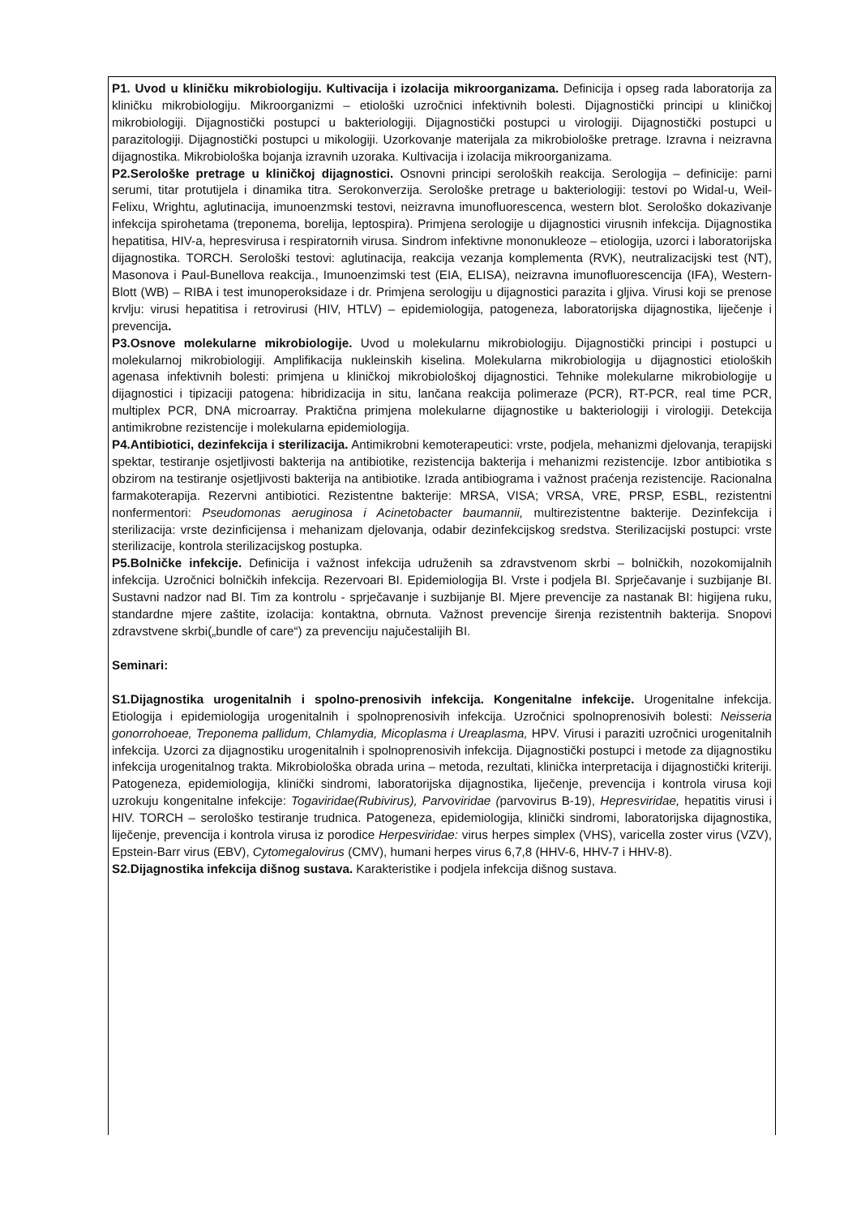P1. Uvod u kliničku mikrobiologiju. Kultivacija i izolacija mikroorganizama. Definicija i opseg rada laboratorija za kliničku mikrobiologiju. Mikroorganizmi – etiološki uzročnici infektivnih bolesti. Dijagnostički principi u kliničkoj mikrobiologiji. Dijagnostički postupci u bakteriologiji. Dijagnostički postupci u virologiji. Dijagnostički postupci u parazitologiji. Dijagnostički postupci u mikologiji. Uzorkovanje materijala za mikrobiološke pretrage. Izravna i neizravna dijagnostika. Mikrobiološka bojanja izravnih uzoraka. Kultivacija i izolacija mikroorganizama.
P2.Serološke pretrage u kliničkoj dijagnostici. Osnovni principi seroloških reakcija. Serologija – definicije: parni serumi, titar protutijela i dinamika titra. Serokonverzija. Serološke pretrage u bakteriologiji: testovi po Widal-u, Weil-Felixu, Wrightu, aglutinacija, imunoenzmski testovi, neizravna imunofluorescenca, western blot. Serološko dokazivanje infekcija spirohetama (treponema, borelija, leptospira). Primjena serologije u dijagnostici virusnih infekcija. Dijagnostika hepatitisa, HIV-a, hepresvirusa i respiratornih virusa. Sindrom infektivne mononukleoze – etiologija, uzorci i laboratorijska dijagnostika. TORCH. Serološki testovi: aglutinacija, reakcija vezanja komplementa (RVK), neutralizacijski test (NT), Masonova i Paul-Bunellova reakcija., Imunoenzimski test (EIA, ELISA), neizravna imunofluorescencija (IFA), Western-Blott (WB) – RIBA i test imunoperoksidaze i dr. Primjena serologiju u dijagnostici parazita i gljiva. Virusi koji se prenose krvlju: virusi hepatitisa i retrovirusi (HIV, HTLV) – epidemiologija, patogeneza, laboratorijska dijagnostika, liječenje i prevencija.
P3.Osnove molekularne mikrobiologije. Uvod u molekularnu mikrobiologiju. Dijagnostički principi i postupci u molekularnoj mikrobiologiji. Amplifikacija nukleinskih kiselina. Molekularna mikrobiologija u dijagnostici etioloških agenasa infektivnih bolesti: primjena u kliničkoj mikrobiološkoj dijagnostici. Tehnike molekularne mikrobiologije u dijagnostici i tipizaciji patogena: hibridizacija in situ, lančana reakcija polimeraze (PCR), RT-PCR, real time PCR, multiplex PCR, DNA microarray. Praktična primjena molekularne dijagnostike u bakteriologiji i virologiji. Detekcija antimikrobne rezistencije i molekularna epidemiologija.
P4.Antibiotici, dezinfekcija i sterilizacija. Antimikrobni kemoterapeutici: vrste, podjela, mehanizmi djelovanja, terapijski spektar, testiranje osjetljivosti bakterija na antibiotike, rezistencija bakterija i mehanizmi rezistencije. Izbor antibiotika s obzirom na testiranje osjetljivosti bakterija na antibiotike. Izrada antibiograma i važnost praćenja rezistencije. Racionalna farmakoterapija. Rezervni antibiotici. Rezistentne bakterije: MRSA, VISA; VRSA, VRE, PRSP, ESBL, rezistentni nonfermentori: Pseudomonas aeruginosa i Acinetobacter baumannii, multirezistentne bakterije. Dezinfekcija i sterilizacija: vrste dezinficijensa i mehanizam djelovanja, odabir dezinfekcijskog sredstva. Sterilizacijski postupci: vrste sterilizacije, kontrola sterilizacijskog postupka.
P5.Bolničke infekcije. Definicija i važnost infekcija udruženih sa zdravstvenom skrbi – bolničkih, nozokomijalnih infekcija. Uzročnici bolničkih infekcija. Rezervoari BI. Epidemiologija BI. Vrste i podjela BI. Sprječavanje i suzbijanje BI. Sustavni nadzor nad BI. Tim za kontrolu - sprječavanje i suzbijanje BI. Mjere prevencije za nastanak BI: higijena ruku, standardne mjere zaštite, izolacija: kontaktna, obrnuta. Važnost prevencije širenja rezistentnih bakterija. Snopovi zdravstvene skrbi(„bundle of care“) za prevenciju najučestalijih BI.
Seminari:
S1.Dijagnostika urogenitalnih i spolno-prenosivih infekcija. Kongenitalne infekcije. Urogenitalne infekcija. Etiologija i epidemiologija urogenitalnih i spolnoprenosivih infekcija. Uzročnici spolnoprenosivih bolesti: Neisseria gonorrohoeae, Treponema pallidum, Chlamydia, Micoplasma i Ureaplasma, HPV. Virusi i paraziti uzročnici urogenitalnih infekcija. Uzorci za dijagnostiku urogenitalnih i spolnoprenosivih infekcija. Dijagnostički postupci i metode za dijagnostiku infekcija urogenitalnog trakta. Mikrobiološka obrada urina – metoda, rezultati, klinička interpretacija i dijagnostički kriteriji. Patogeneza, epidemiologija, klinički sindromi, laboratorijska dijagnostika, liječenje, prevencija i kontrola virusa koji uzrokuju kongenitalne infekcije: Togaviridae(Rubivirus), Parvoviridae (parvovirus B-19), Hepresviridae, hepatitis virusi i HIV. TORCH – serološko testiranje trudnica. Patogeneza, epidemiologija, klinički sindromi, laboratorijska dijagnostika, liječenje, prevencija i kontrola virusa iz porodice Herpesviridae: virus herpes simplex (VHS), varicella zoster virus (VZV), Epstein-Barr virus (EBV), Cytomegalovirus (CMV), humani herpes virus 6,7,8 (HHV-6, HHV-7 i HHV-8).
S2.Dijagnostika infekcija dišnog sustava. Karakteristike i podjela infekcija dišnog sustava.